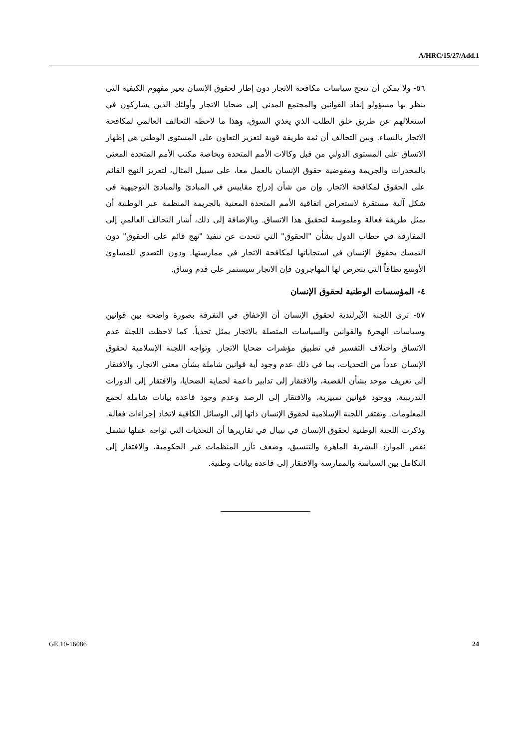A/HRC/15/27/Add.1
٥٦- ولا يمكن أن تنجح سياسات مكافحة الاتجار دون إطار لحقوق الإنسان يغير مفهوم الكيفية التي ينظر بها مسؤولو إنفاذ القوانين والمجتمع المدني إلى ضحايا الاتجار وأولئك الذين يشاركون في استغلالهم عن طريق خلق الطلب الذي يغذي السوق، وهذا ما لاحظه التحالف العالمي لمكافحة الاتجار بالنساء. وبين التحالف أن ثمة طريقة قوية لتعزيز التعاون على المستوى الوطني هي إظهار الاتساق على المستوى الدولي من قبل وكالات الأمم المتحدة وبخاصة مكتب الأمم المتحدة المعني بالمخدرات والجريمة ومفوضية حقوق الإنسان بالعمل معا، على سبيل المثال، لتعزيز النهج القائم على الحقوق لمكافحة الاتجار. وإن من شأن إدراج مقاييس في المبادئ والمبادئ التوجيهية في شكل آلية مستقرة لاستعراض اتفاقية الأمم المتحدة المعنية بالجريمة المنظمة عبر الوطنية أن يمثل طريقة فعالة وملموسة لتحقيق هذا الاتساق. وبالإضافة إلى ذلك، أشار التحالف العالمي إلى المفارقة في خطاب الدول بشأن "الحقوق" التي تتحدث عن تنفيذ "نهج قائم على الحقوق" دون التمسك بحقوق الإنسان في استجاباتها لمكافحة الاتجار في ممارستها. ودون التصدي للمساوئ الأوسع نطاقاً التي يتعرض لها المهاجرون فإن الاتجار سيستمر على قدم وساق.
٤- المؤسسات الوطنية لحقوق الإنسان
٥٧- ترى اللجنة الآيرلندية لحقوق الإنسان أن الإخفاق في التفرقة بصورة واضحة بين قوانين وسياسات الهجرة والقوانين والسياسات المتصلة بالاتجار يمثل تحدياً. كما لاحظت اللجنة عدم الاتساق واختلاف التفسير في تطبيق مؤشرات ضحايا الاتجار. وتواجه اللجنة الإسلامية لحقوق الإنسان عدداً من التحديات، بما في ذلك عدم وجود أية قوانين شاملة بشأن معنى الاتجار، والافتقار إلى تعريف موحد بشأن القضية، والافتقار إلى تدابير داعمة لحماية الضحايا، والافتقار إلى الدورات التدريبية، ووجود قوانين تمييزية، والافتقار إلى الرصد وعدم وجود قاعدة بيانات شاملة لجمع المعلومات. وتفتقر اللجنة الإسلامية لحقوق الإنسان ذاتها إلى الوسائل الكافية لاتخاذ إجراءات فعالة. وذكرت اللجنة الوطنية لحقوق الإنسان في نيبال في تقاريرها أن التحديات التي تواجه عملها تشمل نقص الموارد البشرية الماهرة والتنسيق، وضعف تآزر المنظمات غير الحكومية، والافتقار إلى التكامل بين السياسة والممارسة والافتقار إلى قاعدة بيانات وطنية.
GE.10-16086 24